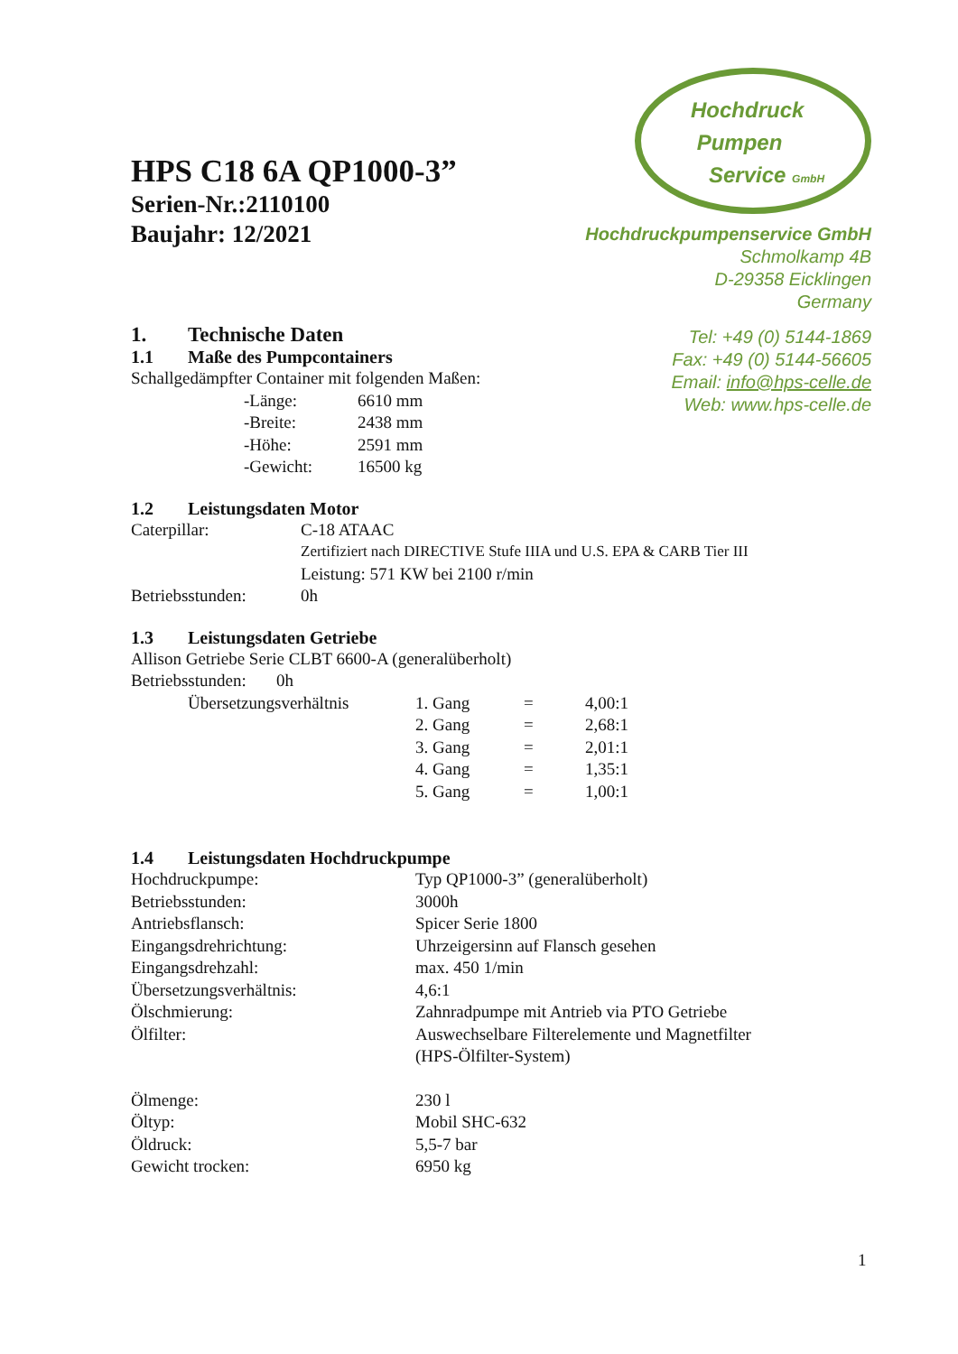Hochdruck
Pumpen
Service GmbH
Hochdruckpumpenservice GmbH
Schmolkamp 4B
D-29358 Eicklingen
Germany
Tel: +49 (0) 5144-1869
Fax: +49 (0) 5144-56605
Email: info@hps-celle.de
Web: www.hps-celle.de
HPS C18 6A QP1000-3”
Serien-Nr.:2110100
Baujahr: 12/2021
1. Technische Daten
1.1 Maße des Pumpcontainers
Schallgedämpfter Container mit folgenden Maßen:
| -Länge: | 6610 mm |
| -Breite: | 2438 mm |
| -Höhe: | 2591 mm |
| -Gewicht: | 16500 kg |
1.2 Leistungsdaten Motor
| Caterpillar: | C-18 ATAAC |
| | Zertifiziert nach DIRECTIVE Stufe IIIA und U.S. EPA & CARB Tier III |
| | Leistung: 571 KW bei 2100 r/min |
| Betriebsstunden: | 0h |
1.3 Leistungsdaten Getriebe
Allison Getriebe Serie CLBT 6600-A (generalüberholt)
Betriebsstunden: 0h
| Übersetzungsverhältnis | 1. Gang | = | 4,00:1 |
| | 2. Gang | = | 2,68:1 |
| | 3. Gang | = | 2,01:1 |
| | 4. Gang | = | 1,35:1 |
| | 5. Gang | = | 1,00:1 |
1.4 Leistungsdaten Hochdruckpumpe
| Hochdruckpumpe: | Typ QP1000-3” (generalüberholt) |
| Betriebsstunden: | 3000h |
| Antriebsflansch: | Spicer Serie 1800 |
| Eingangsdrehrichtung: | Uhrzeigersinn auf Flansch gesehen |
| Eingangsdrehzahl: | max. 450 1/min |
| Übersetzungsverhältnis: | 4,6:1 |
| Ölschmierung: | Zahnradpumpe mit Antrieb via PTO Getriebe |
| Ölfilter: | Auswechselbare Filterelemente und Magnetfilter (HPS-Ölfilter-System) |
| Ölmenge: | 230 l |
| Öltyp: | Mobil SHC-632 |
| Öldruck: | 5,5-7 bar |
| Gewicht trocken: | 6950 kg |
1